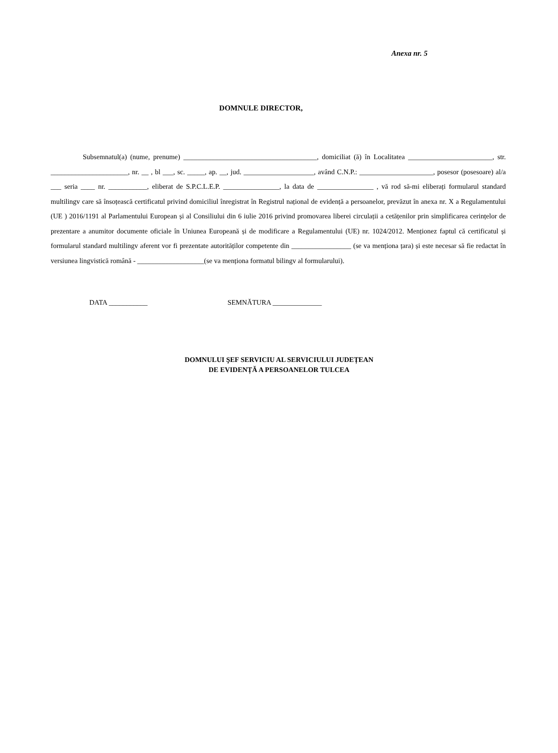Anexa nr. 5
DOMNULE DIRECTOR,
Subsemnatul(a) (nume, prenume) ______________________________________, domiciliat (ă) în Localitatea ________________________, str. ______________________, nr. __ , bl ___, sc. _____, ap. __, jud. ____________________, având C.N.P.: _____________________, posesor (posesoare) al/a ___ seria ____ nr. ___________, eliberat de S.P.C.L.E.P. ________________, la data de ________________ , vă rod să-mi eliberați formularul standard multilingv care să însoțească certificatul privind domiciliul înregistrat în Registrul național de evidență a persoanelor, prevăzut în anexa nr. X a Regulamentului (UE ) 2016/1191 al Parlamentului European și al Consiliului din 6 iulie 2016 privind promovarea liberei circulații a cetățenilor prin simplificarea cerințelor de prezentare a anumitor documente oficiale în Uniunea Europeană și de modificare a Regulamentului (UE) nr. 1024/2012. Menționez faptul că certificatul și formularul standard multilingv aferent vor fi prezentate autorităților competente din _________________ (se va menționa țara) și este necesar să fie redactat în versiunea lingvistică română - ___________________(se va menționa formatul bilingv al formularului).
DATA ___________ SEMNĂTURA ______________
DOMNULUI ŞEF SERVICIU AL SERVICIULUI JUDEȚEAN
DE EVIDENȚĂ A PERSOANELOR TULCEA